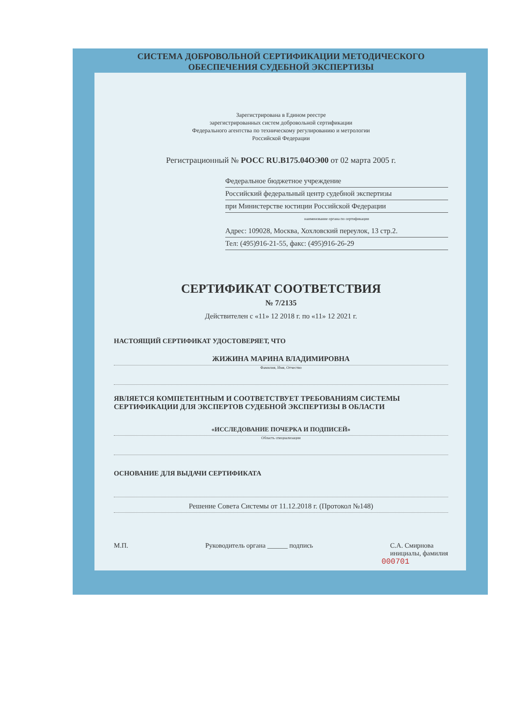СИСТЕМА ДОБРОВОЛЬНОЙ СЕРТИФИКАЦИИ МЕТОДИЧЕСКОГО
ОБЕСПЕЧЕНИЯ СУДЕБНОЙ ЭКСПЕРТИЗЫ
Зарегистрирована в Едином реестре
зарегистрированных систем добровольной сертификации
Федерального агентства по техническому регулированию и метрологии
Российской Федерации
Регистрационный № РОСС RU.B175.04ОЭ00 от 02 марта 2005 г.
Федеральное бюджетное учреждение
Российский федеральный центр судебной экспертизы
при Министерстве юстиции Российской Федерации
наименование органа по сертификации
Адрес: 109028, Москва, Хохловский переулок, 13 стр.2.
Тел: (495)916-21-55, факс: (495)916-26-29
СЕРТИФИКАТ СООТВЕТСТВИЯ
№ 7/2135
Действителен с «11» 12 2018 г. по «11» 12 2021 г.
НАСТОЯЩИЙ СЕРТИФИКАТ УДОСТОВЕРЯЕТ, ЧТО
ЖИЖИНА МАРИНА ВЛАДИМИРОВНА
Фамилия, Имя, Отчество
ЯВЛЯЕТСЯ КОМПЕТЕНТНЫМ И СООТВЕТСТВУЕТ ТРЕБОВАНИЯМ СИСТЕМЫ СЕРТИФИКАЦИИ ДЛЯ ЭКСПЕРТОВ СУДЕБНОЙ ЭКСПЕРТИЗЫ В ОБЛАСТИ
«ИССЛЕДОВАНИЕ ПОЧЕРКА И ПОДПИСЕЙ»
Область специализации
ОСНОВАНИЕ ДЛЯ ВЫДАЧИ СЕРТИФИКАТА
Решение Совета Системы от 11.12.2018 г. (Протокол №148)
М.П. Руководитель органа ______ подпись С.А. Смирнова
инициалы, фамилия
000701